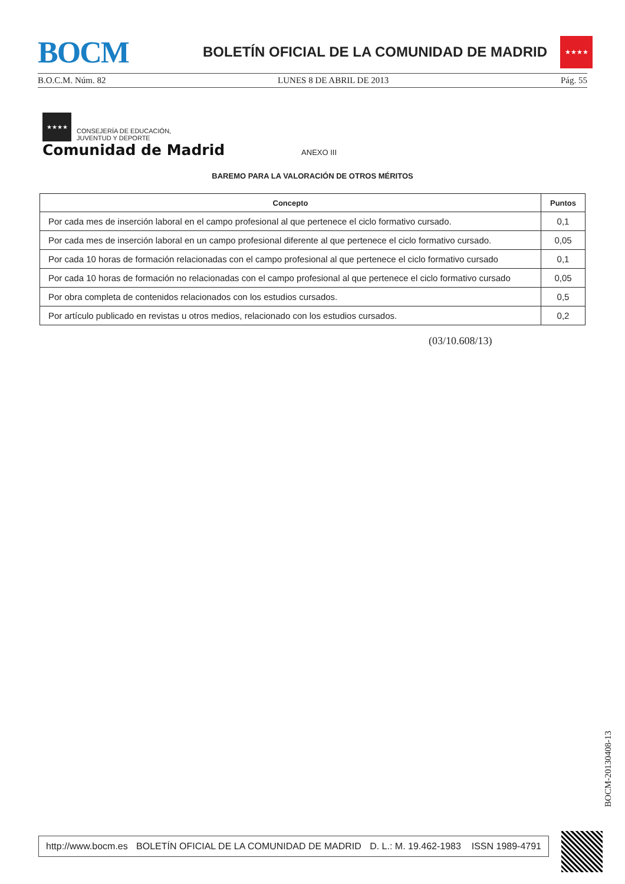BOCM
BOLETÍN OFICIAL DE LA COMUNIDAD DE MADRID
★★★★
B.O.C.M. Núm. 82 LUNES 8 DE ABRIL DE 2013 Pág. 55
★★★★
CONSEJERÍA DE EDUCACIÓN,
JUVENTUD Y DEPORTE
Comunidad de Madrid ANEXO III
BAREMO PARA LA VALORACIÓN DE OTROS MÉRITOS
| Concepto | Puntos |
| --- | --- |
| Por cada mes de inserción laboral en el campo profesional al que pertenece el ciclo formativo cursado. | 0,1 |
| Por cada mes de inserción laboral en un campo profesional diferente al que pertenece el ciclo formativo cursado. | 0,05 |
| Por cada 10 horas de formación relacionadas con el campo profesional al que pertenece el ciclo formativo cursado | 0,1 |
| Por cada 10 horas de formación no relacionadas con el campo profesional al que pertenece el ciclo formativo cursado | 0,05 |
| Por obra completa de contenidos relacionados con los estudios cursados. | 0,5 |
| Por artículo publicado en revistas u otros medios, relacionado con los estudios cursados. | 0,2 |
(03/10.608/13)
BOCM-20130408-13
http://www.bocm.es BOLETÍN OFICIAL DE LA COMUNIDAD DE MADRID D. L.: M. 19.462-1983 ISSN 1989-4791